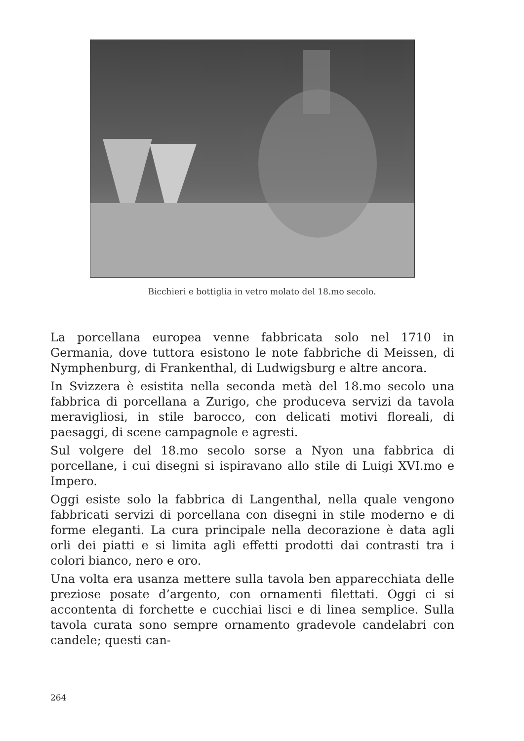Bicchieri e bottiglia in vetro molato del 18.mo secolo.
La porcellana europea venne fabbricata solo nel 1710 in Germania, dove tuttora esistono le note fabbriche di Meissen, di Nymphenburg, di Frankenthal, di Ludwigsburg e altre ancora.
In Svizzera è esistita nella seconda metà del 18.mo secolo una fabbrica di porcellana a Zurigo, che produceva servizi da tavola meravigliosi, in stile barocco, con delicati motivi floreali, di paesaggi, di scene campagnole e agresti.
Sul volgere del 18.mo secolo sorse a Nyon una fabbrica di porcellane, i cui disegni si ispiravano allo stile di Luigi XVI.mo e Impero.
Oggi esiste solo la fabbrica di Langenthal, nella quale vengono fabbricati servizi di porcellana con disegni in stile moderno e di forme eleganti. La cura principale nella decorazione è data agli orli dei piatti e si limita agli effetti prodotti dai contrasti tra i colori bianco, nero e oro.
Una volta era usanza mettere sulla tavola ben apparecchiata delle preziose posate d’argento, con ornamenti filettati. Oggi ci si accontenta di forchette e cucchiai lisci e di linea semplice. Sulla tavola curata sono sempre ornamento gradevole candelabri con candele; questi can-
264